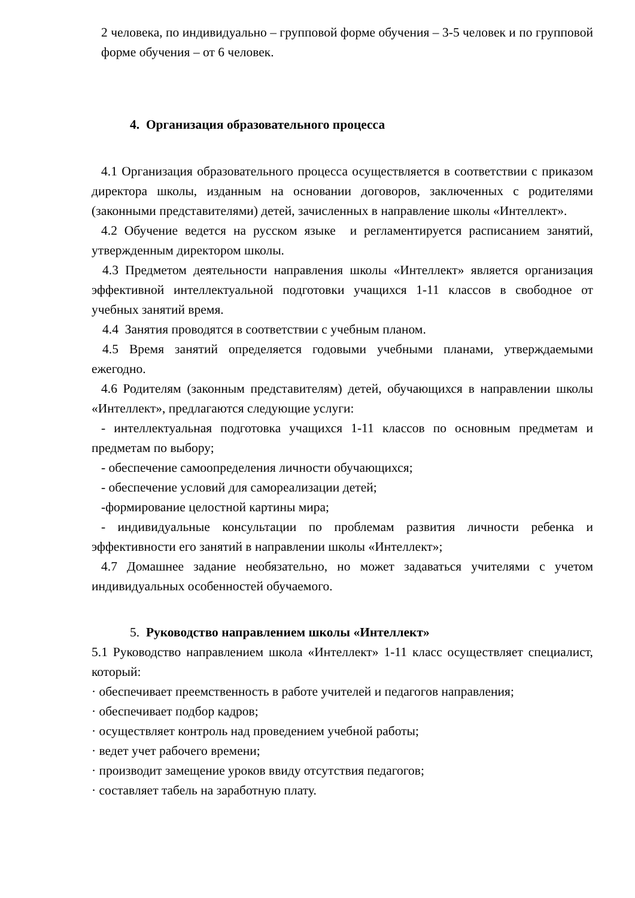2 человека, по индивидуально – групповой форме обучения – 3-5 человек и по групповой форме обучения – от 6 человек.
4. Организация образовательного процесса
4.1 Организация образовательного процесса осуществляется в соответствии с приказом директора школы, изданным на основании договоров, заключенных с родителями (законными представителями) детей, зачисленных в направление школы «Интеллект».
4.2 Обучение ведется на русском языке и регламентируется расписанием занятий, утвержденным директором школы.
4.3 Предметом деятельности направления школы «Интеллект» является организация эффективной интеллектуальной подготовки учащихся 1-11 классов в свободное от учебных занятий время.
4.4 Занятия проводятся в соответствии с учебным планом.
4.5 Время занятий определяется годовыми учебными планами, утверждаемыми ежегодно.
4.6 Родителям (законным представителям) детей, обучающихся в направлении школы «Интеллект», предлагаются следующие услуги:
- интеллектуальная подготовка учащихся 1-11 классов по основным предметам и предметам по выбору;
- обеспечение самоопределения личности обучающихся;
- обеспечение условий для самореализации детей;
-формирование целостной картины мира;
- индивидуальные консультации по проблемам развития личности ребенка и эффективности его занятий в направлении школы «Интеллект»;
4.7 Домашнее задание необязательно, но может задаваться учителями с учетом индивидуальных особенностей обучаемого.
5. Руководство направлением школы «Интеллект»
5.1 Руководство направлением школа «Интеллект» 1-11 класс осуществляет специалист, который:
· обеспечивает преемственность в работе учителей и педагогов направления;
· обеспечивает подбор кадров;
· осуществляет контроль над проведением учебной работы;
· ведет учет рабочего времени;
· производит замещение уроков ввиду отсутствия педагогов;
· составляет табель на заработную плату.